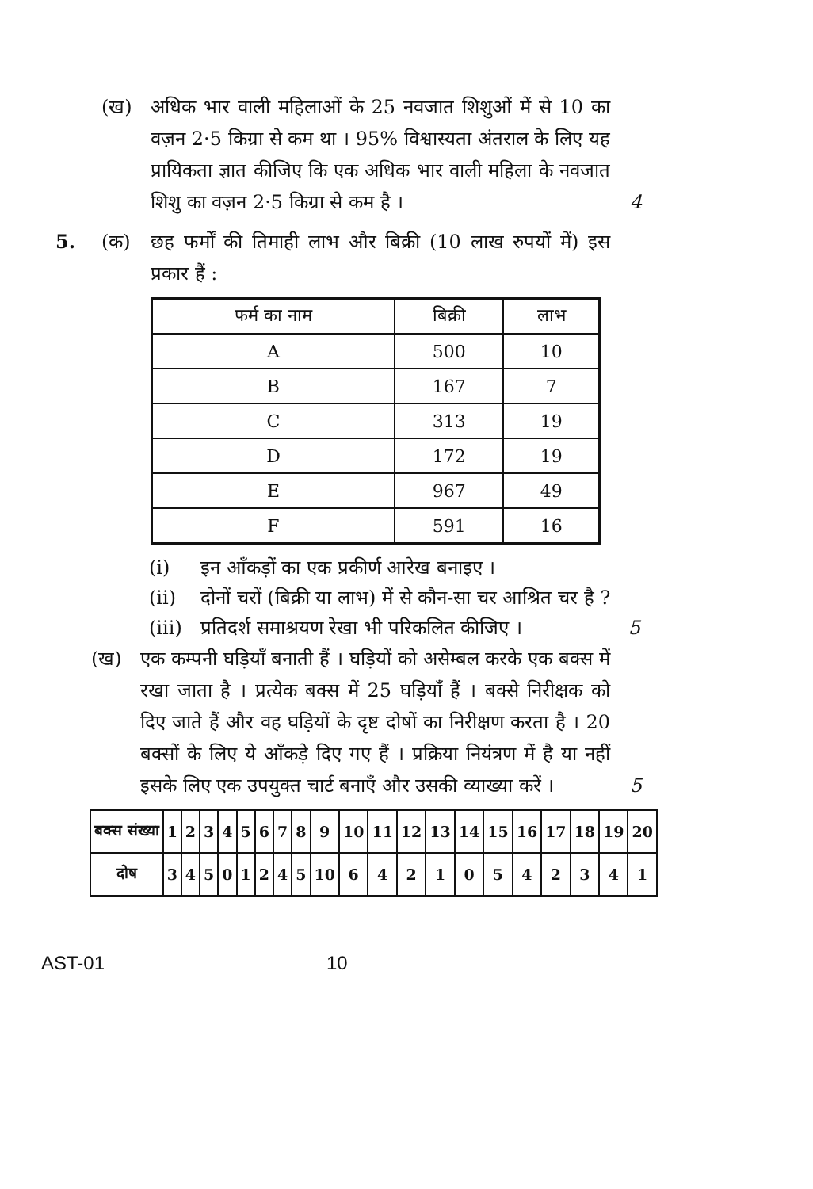(ख) अधिक भार वाली महिलाओं के 25 नवजात शिशुओं में से 10 का वज़न 2·5 किग्रा से कम था । 95% विश्वास्यता अंतराल के लिए यह प्रायिकता ज्ञात कीजिए कि एक अधिक भार वाली महिला के नवजात शिशु का वज़न 2·5 किग्रा से कम है ।
4
5. (क) छह फर्मों की तिमाही लाभ और बिक्री (10 लाख रुपयों में) इस प्रकार हैं :
| फर्म का नाम | बिक्री | लाभ |
| --- | --- | --- |
| A | 500 | 10 |
| B | 167 | 7 |
| C | 313 | 19 |
| D | 172 | 19 |
| E | 967 | 49 |
| F | 591 | 16 |
(i) इन आँकड़ों का एक प्रकीर्ण आरेख बनाइए ।
(ii) दोनों चरों (बिक्री या लाभ) में से कौन-सा चर आश्रित चर है ?
(iii)
प्रतिदर्श समाश्रयण रेखा भी परिकलित कीजिए ।
5
(ख) एक कम्पनी घड़ियाँ बनाती हैं । घड़ियों को असेम्बल करके एक बक्स में रखा जाता है । प्रत्येक बक्स में 25 घड़ियाँ हैं । बक्से निरीक्षक को दिए जाते हैं और वह घड़ियों के दृष्ट दोषों का निरीक्षण करता है । 20 बक्सों के लिए ये आँकड़े दिए गए हैं । प्रक्रिया नियंत्रण में है या नहीं इसके लिए एक उपयुक्त चार्ट बनाएँ और उसकी व्याख्या करें ।
5
| बक्स संख्या | 1 | 2 | 3 | 4 | 5 | 6 | 7 | 8 | 9 | 10 | 11 | 12 | 13 | 14 | 15 | 16 | 17 | 18 | 19 | 20 |
| दोष | 3 | 4 | 5 | 0 | 1 | 2 | 4 | 5 | 10 | 6 | 4 | 2 | 1 | 0 | 5 | 4 | 2 | 3 | 4 | 1 |
AST-01 10